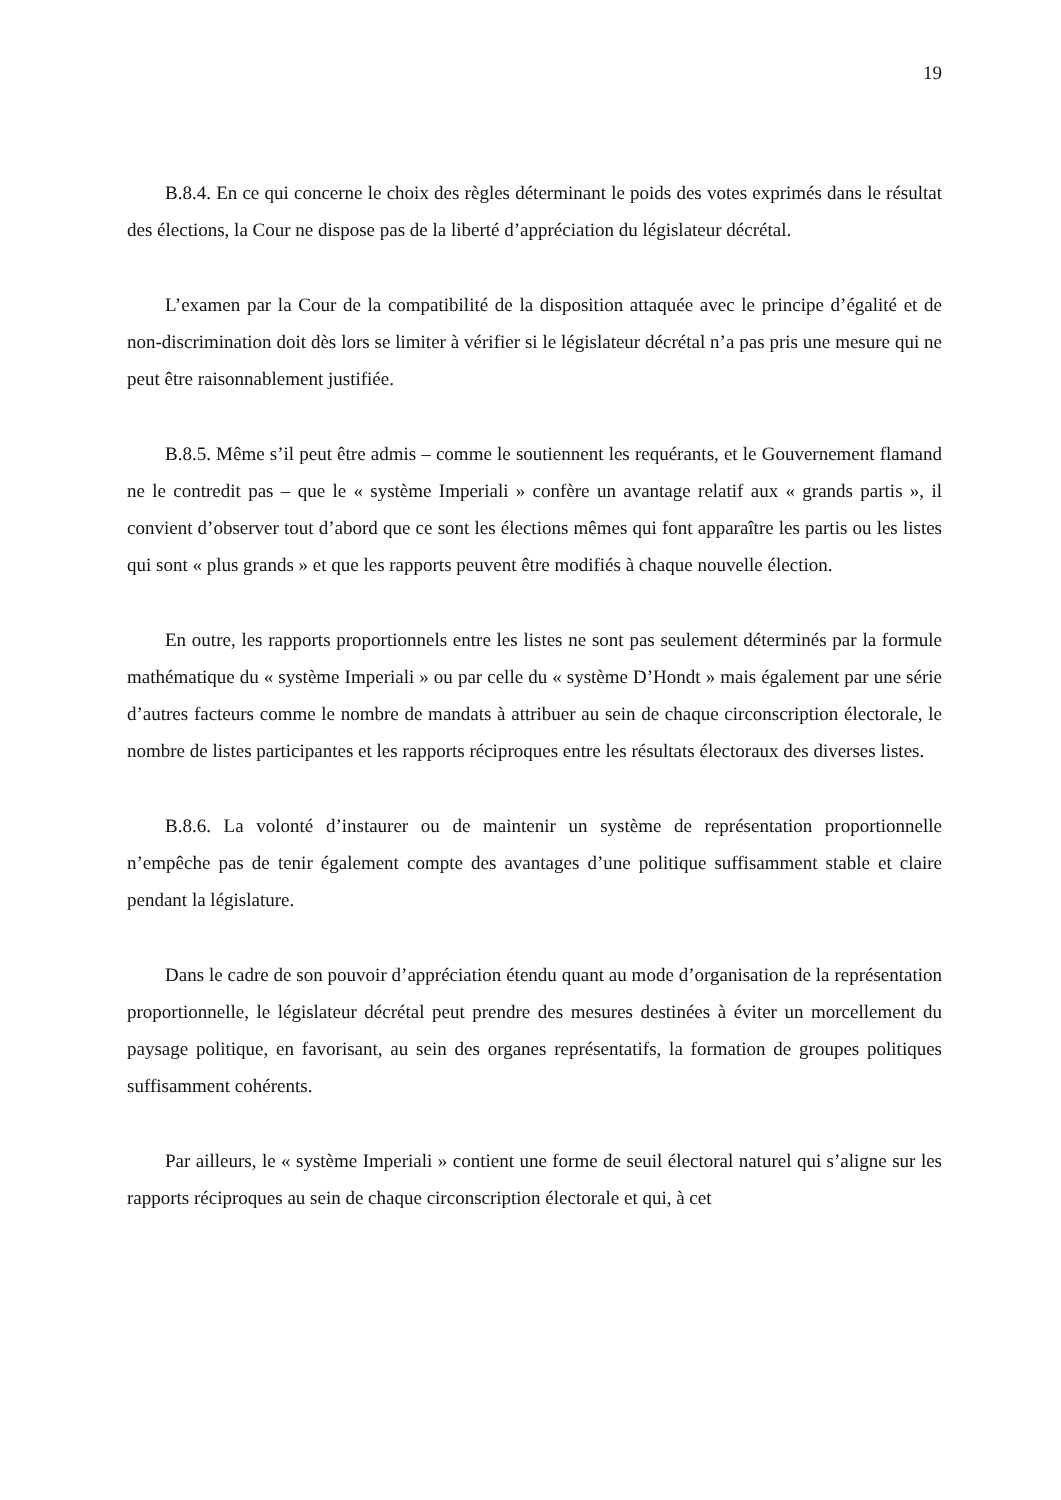19
B.8.4. En ce qui concerne le choix des règles déterminant le poids des votes exprimés dans le résultat des élections, la Cour ne dispose pas de la liberté d’appréciation du législateur décrétal.
L’examen par la Cour de la compatibilité de la disposition attaquée avec le principe d’égalité et de non-discrimination doit dès lors se limiter à vérifier si le législateur décrétal n’a pas pris une mesure qui ne peut être raisonnablement justifiée.
B.8.5. Même s’il peut être admis – comme le soutiennent les requérants, et le Gouvernement flamand ne le contredit pas – que le « système Imperiali » confère un avantage relatif aux « grands partis », il convient d’observer tout d’abord que ce sont les élections mêmes qui font apparaître les partis ou les listes qui sont « plus grands » et que les rapports peuvent être modifiés à chaque nouvelle élection.
En outre, les rapports proportionnels entre les listes ne sont pas seulement déterminés par la formule mathématique du « système Imperiali » ou par celle du « système D’Hondt » mais également par une série d’autres facteurs comme le nombre de mandats à attribuer au sein de chaque circonscription électorale, le nombre de listes participantes et les rapports réciproques entre les résultats électoraux des diverses listes.
B.8.6. La volonté d’instaurer ou de maintenir un système de représentation proportionnelle n’empêche pas de tenir également compte des avantages d’une politique suffisamment stable et claire pendant la législature.
Dans le cadre de son pouvoir d’appréciation étendu quant au mode d’organisation de la représentation proportionnelle, le législateur décrétal peut prendre des mesures destinées à éviter un morcellement du paysage politique, en favorisant, au sein des organes représentatifs, la formation de groupes politiques suffisamment cohérents.
Par ailleurs, le « système Imperiali » contient une forme de seuil électoral naturel qui s’aligne sur les rapports réciproques au sein de chaque circonscription électorale et qui, à cet